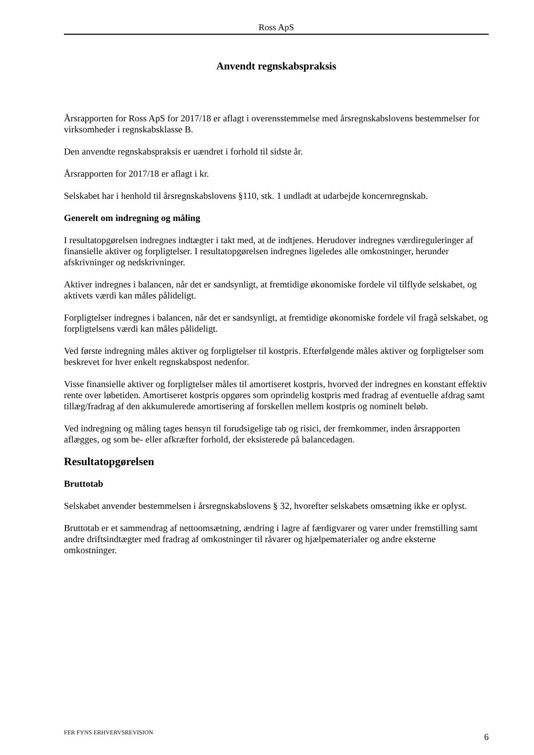Ross ApS
Anvendt regnskabspraksis
Årsrapporten for Ross ApS for 2017/18 er aflagt i overensstemmelse med årsregnskabslovens bestemmelser for virksomheder i regnskabsklasse B.
Den anvendte regnskabspraksis er uændret i forhold til sidste år.
Årsrapporten for 2017/18 er aflagt i kr.
Selskabet har i henhold til årsregnskabslovens §110, stk. 1 undladt at udarbejde koncernregnskab.
Generelt om indregning og måling
I resultatopgørelsen indregnes indtægter i takt med, at de indtjenes. Herudover indregnes værdireguleringer af finansielle aktiver og forpligtelser. I resultatopgørelsen indregnes ligeledes alle omkostninger, herunder afskrivninger og nedskrivninger.
Aktiver indregnes i balancen, når det er sandsynligt, at fremtidige økonomiske fordele vil tilflyde selskabet, og aktivets værdi kan måles pålideligt.
Forpligtelser indregnes i balancen, når det er sandsynligt, at fremtidige økonomiske fordele vil fragå selskabet, og forpligtelsens værdi kan måles pålideligt.
Ved første indregning måles aktiver og forpligtelser til kostpris. Efterfølgende måles aktiver og forpligtelser som beskrevet for hver enkelt regnskabspost nedenfor.
Visse finansielle aktiver og forpligtelser måles til amortiseret kostpris, hvorved der indregnes en konstant effektiv rente over løbetiden. Amortiseret kostpris opgøres som oprindelig kostpris med fradrag af eventuelle afdrag samt tillæg/fradrag af den akkumulerede amortisering af forskellen mellem kostpris og nominelt beløb.
Ved indregning og måling tages hensyn til forudsigelige tab og risici, der fremkommer, inden årsrapporten aflægges, og som be- eller afkræfter forhold, der eksisterede på balancedagen.
Resultatopgørelsen
Bruttotab
Selskabet anvender bestemmelsen i årsregnskabslovens § 32, hvorefter selskabets omsætning ikke er oplyst.
Bruttotab er et sammendrag af nettoomsætning, ændring i lagre af færdigvarer og varer under fremstilling samt andre driftsindtægter med fradrag af omkostninger til råvarer og hjælpematerialer og andre eksterne omkostninger.
FER FYNS ERHVERVSREVISION 6